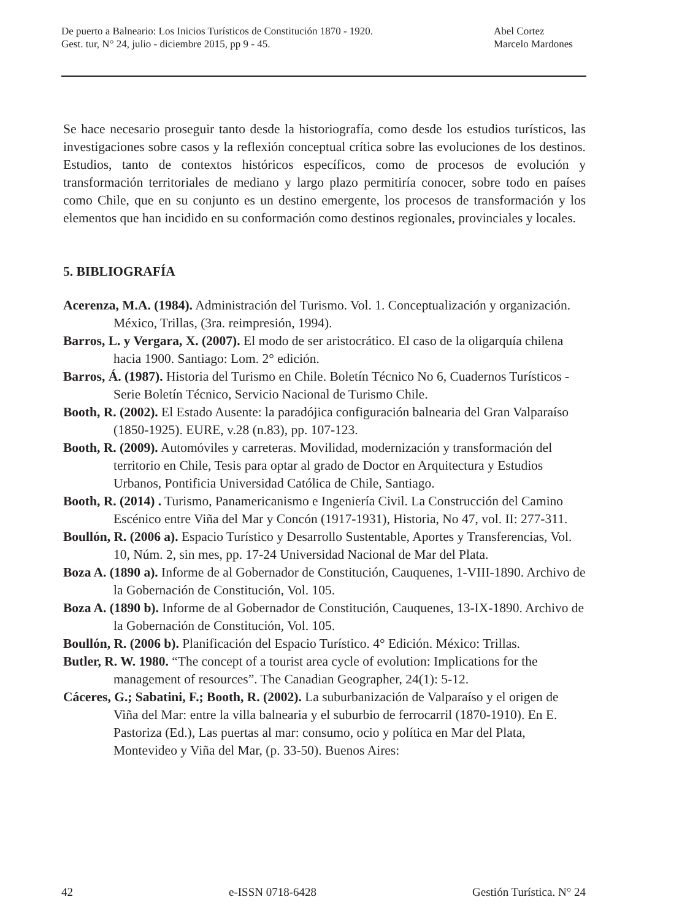De puerto a Balneario: Los Inicios Turísticos de Constitución 1870 - 1920.
Gest. tur, N° 24, julio - diciembre 2015, pp 9 - 45.
Abel Cortez
Marcelo Mardones
Se hace necesario proseguir tanto desde la historiografía, como desde los estudios turísticos, las investigaciones sobre casos y la reflexión conceptual crítica sobre las evoluciones de los destinos. Estudios, tanto de contextos históricos específicos, como de procesos de evolución y transformación territoriales de mediano y largo plazo permitiría conocer, sobre todo en países como Chile, que en su conjunto es un destino emergente, los procesos de transformación y los elementos que han incidido en su conformación como destinos regionales, provinciales y locales.
5. BIBLIOGRAFÍA
Acerenza, M.A. (1984). Administración del Turismo. Vol. 1. Conceptualización y organización. México, Trillas, (3ra. reimpresión, 1994).
Barros, L. y Vergara, X. (2007). El modo de ser aristocrático. El caso de la oligarquía chilena hacia 1900. Santiago: Lom. 2° edición.
Barros, Á. (1987). Historia del Turismo en Chile. Boletín Técnico No 6, Cuadernos Turísticos - Serie Boletín Técnico, Servicio Nacional de Turismo Chile.
Booth, R. (2002). El Estado Ausente: la paradójica configuración balnearia del Gran Valparaíso (1850-1925). EURE, v.28 (n.83), pp. 107-123.
Booth, R. (2009). Automóviles y carreteras. Movilidad, modernización y transformación del territorio en Chile, Tesis para optar al grado de Doctor en Arquitectura y Estudios Urbanos, Pontificia Universidad Católica de Chile, Santiago.
Booth, R. (2014) . Turismo, Panamericanismo e Ingeniería Civil. La Construcción del Camino Escénico entre Viña del Mar y Concón (1917-1931), Historia, No 47, vol. II: 277-311.
Boullón, R. (2006 a). Espacio Turístico y Desarrollo Sustentable, Aportes y Transferencias, Vol. 10, Núm. 2, sin mes, pp. 17-24 Universidad Nacional de Mar del Plata.
Boza A. (1890 a). Informe de al Gobernador de Constitución, Cauquenes, 1-VIII-1890. Archivo de la Gobernación de Constitución, Vol. 105.
Boza A. (1890 b). Informe de al Gobernador de Constitución, Cauquenes, 13-IX-1890. Archivo de la Gobernación de Constitución, Vol. 105.
Boullón, R. (2006 b). Planificación del Espacio Turístico. 4° Edición. México: Trillas.
Butler, R. W. 1980. “The concept of a tourist area cycle of evolution: Implications for the management of resources”. The Canadian Geographer, 24(1): 5-12.
Cáceres, G.; Sabatini, F.; Booth, R. (2002). La suburbanización de Valparaíso y el origen de Viña del Mar: entre la villa balnearia y el suburbio de ferrocarril (1870-1910). En E. Pastoriza (Ed.), Las puertas al mar: consumo, ocio y política en Mar del Plata, Montevideo y Viña del Mar, (p. 33-50). Buenos Aires:
42 e-ISSN 0718-6428 Gestión Turística. N° 24